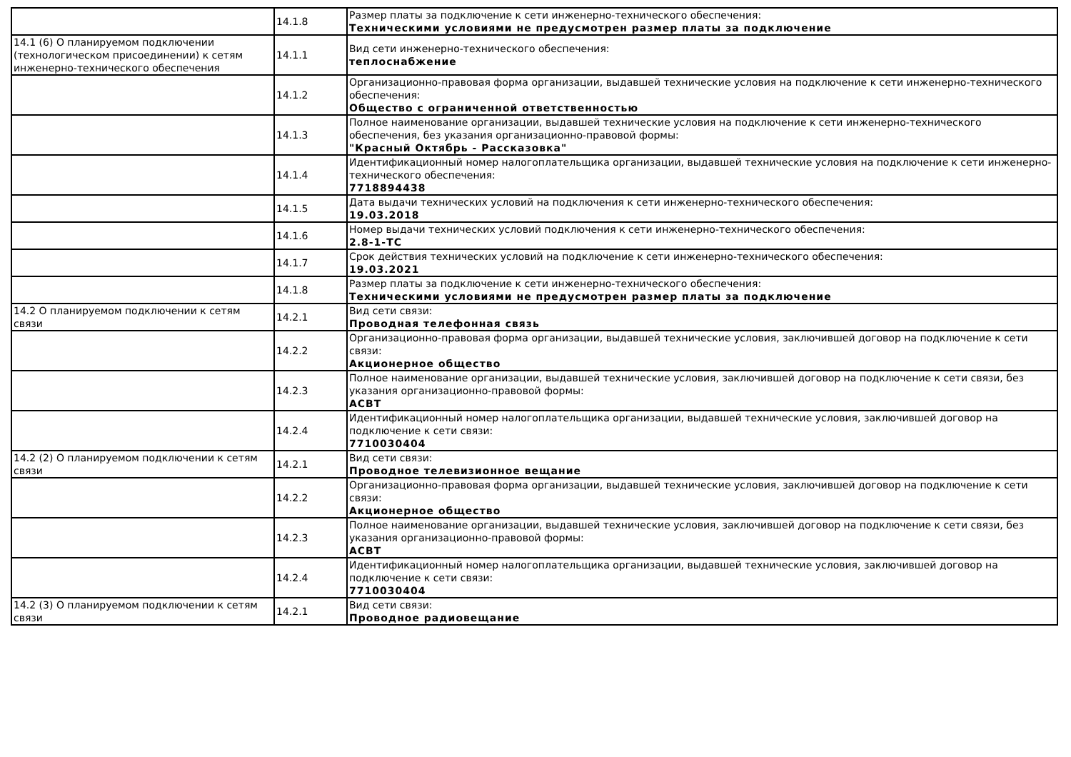| | 14.1.8 | Размер платы за подключение к сети инженерно-технического обеспечения: Техническими условиями не предусмотрен размер платы за подключение |
| 14.1 (6) О планируемом подключении (технологическом присоединении) к сетям инженерно-технического обеспечения | 14.1.1 | Вид сети инженерно-технического обеспечения: теплоснабжение |
| | 14.1.2 | Организационно-правовая форма организации, выдавшей технические условия на подключение к сети инженерно-технического обеспечения: Общество с ограниченной ответственностью |
| | 14.1.3 | Полное наименование организации, выдавшей технические условия на подключение к сети инженерно-технического обеспечения, без указания организационно-правовой формы: "Красный Октябрь - Рассказовка" |
| | 14.1.4 | Идентификационный номер налогоплательщика организации, выдавшей технические условия на подключение к сети инженерно-технического обеспечения: 7718894438 |
| | 14.1.5 | Дата выдачи технических условий на подключения к сети инженерно-технического обеспечения: 19.03.2018 |
| | 14.1.6 | Номер выдачи технических условий подключения к сети инженерно-технического обеспечения: 2.8-1-ТС |
| | 14.1.7 | Срок действия технических условий на подключение к сети инженерно-технического обеспечения: 19.03.2021 |
| | 14.1.8 | Размер платы за подключение к сети инженерно-технического обеспечения: Техническими условиями не предусмотрен размер платы за подключение |
| 14.2 О планируемом подключении к сетям связи | 14.2.1 | Вид сети связи: Проводная телефонная связь |
| | 14.2.2 | Организационно-правовая форма организации, выдавшей технические условия, заключившей договор на подключение к сети связи: Акционерное общество |
| | 14.2.3 | Полное наименование организации, выдавшей технические условия, заключившей договор на подключение к сети связи, без указания организационно-правовой формы: АСВТ |
| | 14.2.4 | Идентификационный номер налогоплательщика организации, выдавшей технические условия, заключившей договор на подключение к сети связи: 7710030404 |
| 14.2 (2) О планируемом подключении к сетям связи | 14.2.1 | Вид сети связи: Проводное телевизионное вещание |
| | 14.2.2 | Организационно-правовая форма организации, выдавшей технические условия, заключившей договор на подключение к сети связи: Акционерное общество |
| | 14.2.3 | Полное наименование организации, выдавшей технические условия, заключившей договор на подключение к сети связи, без указания организационно-правовой формы: АСВТ |
| | 14.2.4 | Идентификационный номер налогоплательщика организации, выдавшей технические условия, заключившей договор на подключение к сети связи: 7710030404 |
| 14.2 (3) О планируемом подключении к сетям связи | 14.2.1 | Вид сети связи: Проводное радиовещание |